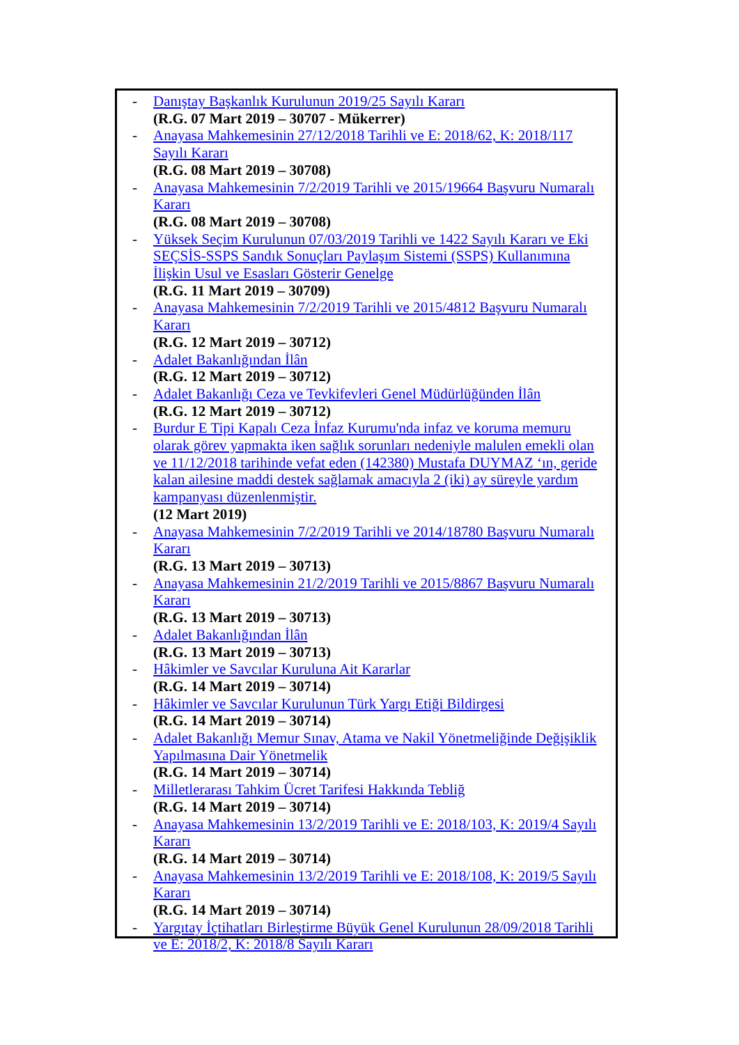- Danıştay Başkanlık Kurulunun 2019/25 Sayılı Kararı
(R.G. 07 Mart 2019 – 30707 - Mükerrer)
- Anayasa Mahkemesinin 27/12/2018 Tarihli ve E: 2018/62, K: 2018/117 Sayılı Kararı
(R.G. 08 Mart 2019 – 30708)
- Anayasa Mahkemesinin 7/2/2019 Tarihli ve 2015/19664 Başvuru Numaralı Kararı
(R.G. 08 Mart 2019 – 30708)
- Yüksek Seçim Kurulunun 07/03/2019 Tarihli ve 1422 Sayılı Kararı ve Eki SEÇSİS-SSPS Sandık Sonuçları Paylaşım Sistemi (SSPS) Kullanımına İlişkin Usul ve Esasları Gösterir Genelge
(R.G. 11 Mart 2019 – 30709)
- Anayasa Mahkemesinin 7/2/2019 Tarihli ve 2015/4812 Başvuru Numaralı Kararı
(R.G. 12 Mart 2019 – 30712)
- Adalet Bakanlığından İlân
(R.G. 12 Mart 2019 – 30712)
- Adalet Bakanlığı Ceza ve Tevkifevleri Genel Müdürlüğünden İlân
(R.G. 12 Mart 2019 – 30712)
- Burdur E Tipi Kapalı Ceza İnfaz Kurumu'nda infaz ve koruma memuru olarak görev yapmakta iken sağlık sorunları nedeniyle malulen emekli olan ve 11/12/2018 tarihinde vefat eden (142380) Mustafa DUYMAZ ‘ın, geride kalan ailesine maddi destek sağlamak amacıyla 2 (iki) ay süreyle yardım kampanyası düzenlenmiştir.
(12 Mart 2019)
- Anayasa Mahkemesinin 7/2/2019 Tarihli ve 2014/18780 Başvuru Numaralı Kararı
(R.G. 13 Mart 2019 – 30713)
- Anayasa Mahkemesinin 21/2/2019 Tarihli ve 2015/8867 Başvuru Numaralı Kararı
(R.G. 13 Mart 2019 – 30713)
- Adalet Bakanlığından İlân
(R.G. 13 Mart 2019 – 30713)
- Hâkimler ve Savcılar Kuruluna Ait Kararlar
(R.G. 14 Mart 2019 – 30714)
- Hâkimler ve Savcılar Kurulunun Türk Yargı Etiği Bildirgesi
(R.G. 14 Mart 2019 – 30714)
- Adalet Bakanlığı Memur Sınav, Atama ve Nakil Yönetmeliğinde Değişiklik Yapılmasına Dair Yönetmelik
(R.G. 14 Mart 2019 – 30714)
- Milletlerarası Tahkim Ücret Tarifesi Hakkında Tebliğ
(R.G. 14 Mart 2019 – 30714)
- Anayasa Mahkemesinin 13/2/2019 Tarihli ve E: 2018/103, K: 2019/4 Sayılı Kararı
(R.G. 14 Mart 2019 – 30714)
- Anayasa Mahkemesinin 13/2/2019 Tarihli ve E: 2018/108, K: 2019/5 Sayılı Kararı
(R.G. 14 Mart 2019 – 30714)
- Yargıtay İçtihatları Birleştirme Büyük Genel Kurulunun 28/09/2018 Tarihli ve E: 2018/2, K: 2018/8 Sayılı Kararı